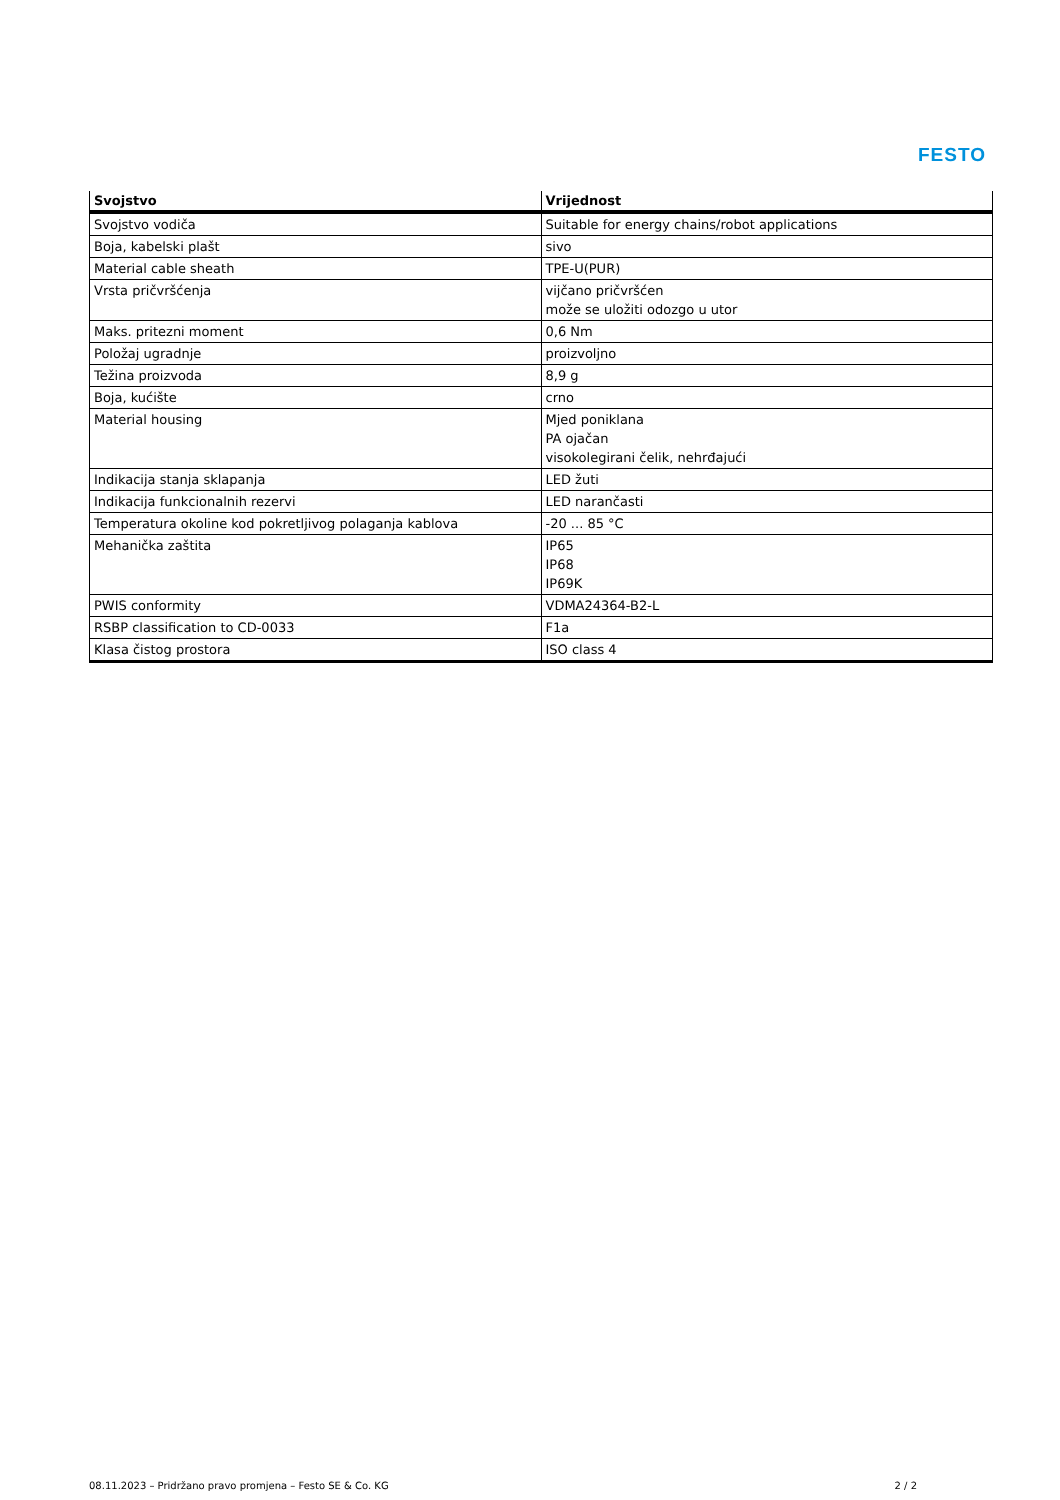FESTO
| Svojstvo | Vrijednost |
| --- | --- |
| Svojstvo vodiča | Suitable for energy chains/robot applications |
| Boja, kabelski plašt | sivo |
| Material cable sheath | TPE-U(PUR) |
| Vrsta pričvršćenja | vijčano pričvršćen može se uložiti odozgo u utor |
| Maks. pritezni moment | 0,6 Nm |
| Položaj ugradnje | proizvoljno |
| Težina proizvoda | 8,9 g |
| Boja, kućište | crno |
| Material housing | Mjed poniklana PA ojačan visokolegirani čelik, nehrđajući |
| Indikacija stanja sklapanja | LED žuti |
| Indikacija funkcionalnih rezervi | LED narančasti |
| Temperatura okoline kod pokretljivog polaganja kablova | -20 ... 85 °C |
| Mehanička zaštita | IP65 IP68 IP69K |
| PWIS conformity | VDMA24364-B2-L |
| RSBP classification to CD-0033 | F1a |
| Klasa čistog prostora | ISO class 4 |
08.11.2023 – Pridržano pravo promjena – Festo SE & Co. KG 2 / 2